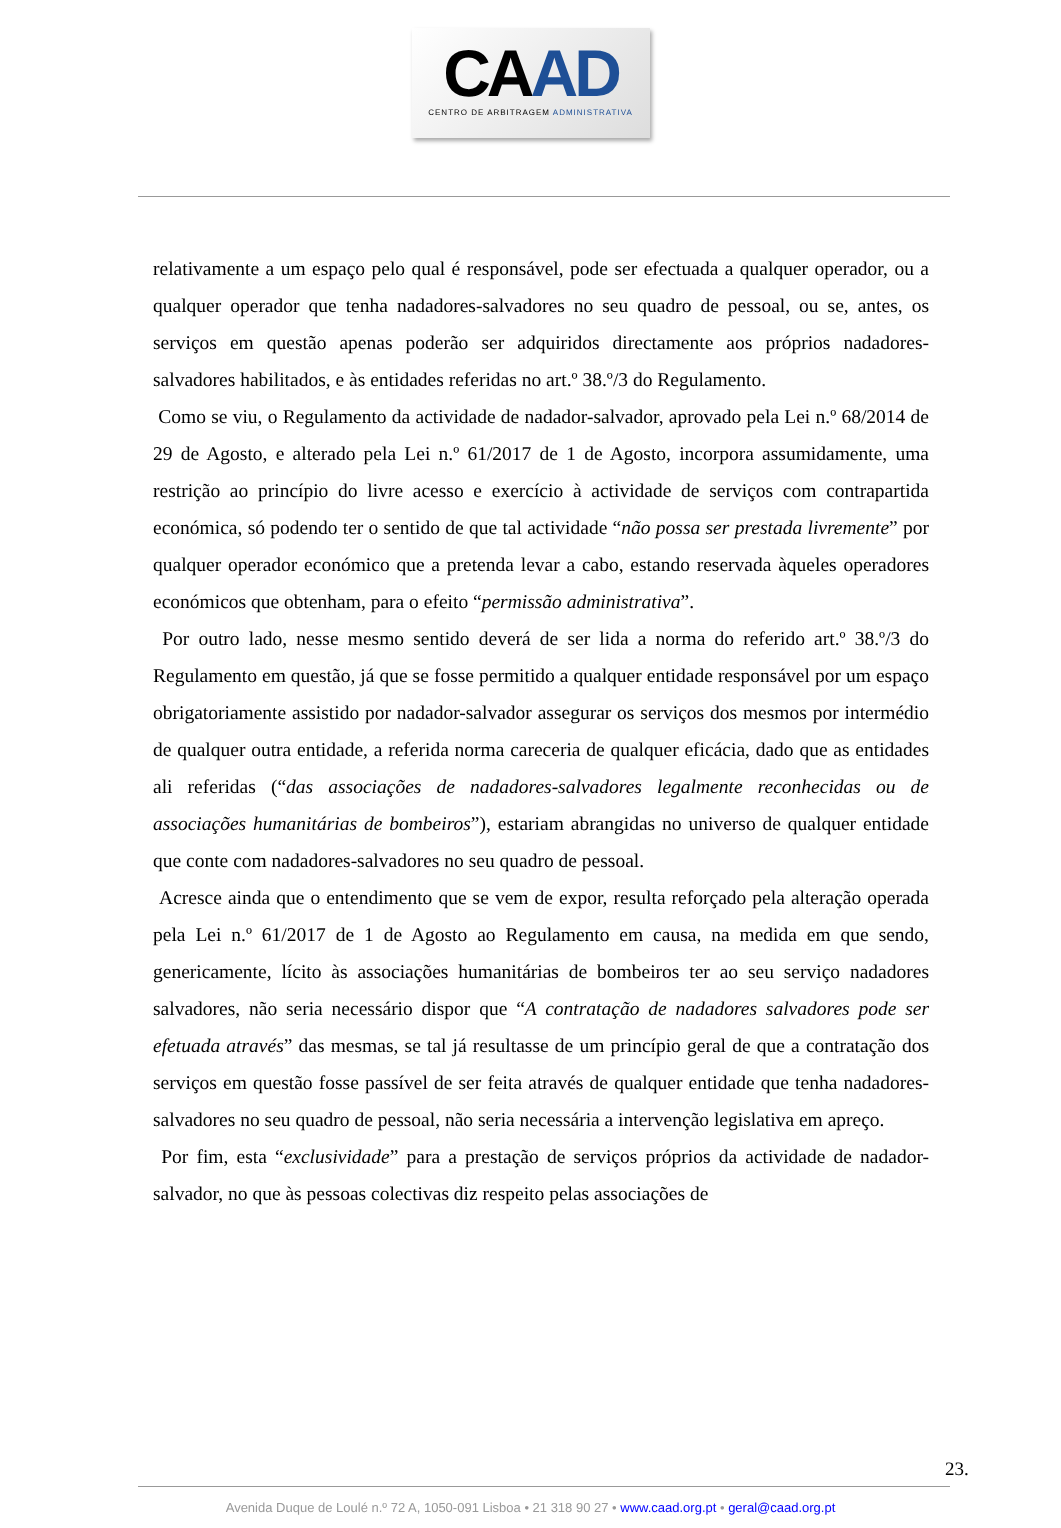CA AD
CENTRO DE ARBITRAGEM ADMINISTRATIVA
relativamente a um espaço pelo qual é responsável, pode ser efectuada a qualquer operador, ou a qualquer operador que tenha nadadores-salvadores no seu quadro de pessoal, ou se, antes, os serviços em questão apenas poderão ser adquiridos directamente aos próprios nadadores-salvadores habilitados, e às entidades referidas no art.º 38.º/3 do Regulamento.
Como se viu, o Regulamento da actividade de nadador-salvador, aprovado pela Lei n.º 68/2014 de 29 de Agosto, e alterado pela Lei n.º 61/2017 de 1 de Agosto, incorpora assumidamente, uma restrição ao princípio do livre acesso e exercício à actividade de serviços com contrapartida económica, só podendo ter o sentido de que tal actividade “não possa ser prestada livremente” por qualquer operador económico que a pretenda levar a cabo, estando reservada àqueles operadores económicos que obtenham, para o efeito “permissão administrativa”.
Por outro lado, nesse mesmo sentido deverá de ser lida a norma do referido art.º 38.º/3 do Regulamento em questão, já que se fosse permitido a qualquer entidade responsável por um espaço obrigatoriamente assistido por nadador-salvador assegurar os serviços dos mesmos por intermédio de qualquer outra entidade, a referida norma careceria de qualquer eficácia, dado que as entidades ali referidas (“das associações de nadadores-salvadores legalmente reconhecidas ou de associações humanitárias de bombeiros”), estariam abrangidas no universo de qualquer entidade que conte com nadadores-salvadores no seu quadro de pessoal.
Acresce ainda que o entendimento que se vem de expor, resulta reforçado pela alteração operada pela Lei n.º 61/2017 de 1 de Agosto ao Regulamento em causa, na medida em que sendo, genericamente, lícito às associações humanitárias de bombeiros ter ao seu serviço nadadores salvadores, não seria necessário dispor que “A contratação de nadadores salvadores pode ser efetuada através” das mesmas, se tal já resultasse de um princípio geral de que a contratação dos serviços em questão fosse passível de ser feita através de qualquer entidade que tenha nadadores-salvadores no seu quadro de pessoal, não seria necessária a intervenção legislativa em apreço.
Por fim, esta “exclusividade” para a prestação de serviços próprios da actividade de nadador-salvador, no que às pessoas colectivas diz respeito pelas associações de
23.
Avenida Duque de Loulé n.º 72 A, 1050-091 Lisboa • 21 318 90 27 • www.caad.org.pt • geral@caad.org.pt